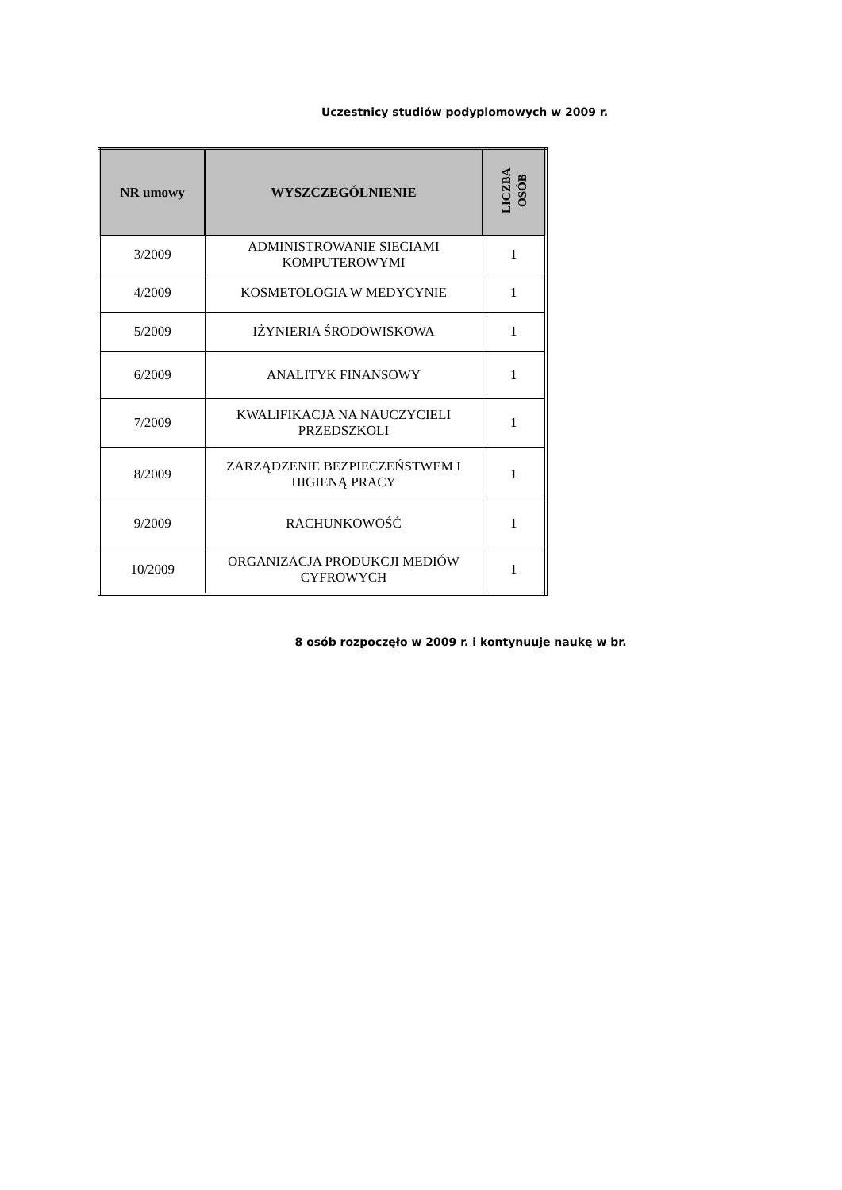Uczestnicy studiów podyplomowych w 2009 r.
| NR umowy | WYSZCZEGÓLNIENIE | LICZBA OSÓB |
| --- | --- | --- |
| 3/2009 | ADMINISTROWANIE SIECIAMI KOMPUTEROWYMI | 1 |
| 4/2009 | KOSMETOLOGIA W MEDYCYNIE | 1 |
| 5/2009 | IŻYNIERIA ŚRODOWISKOWA | 1 |
| 6/2009 | ANALITYK FINANSOWY | 1 |
| 7/2009 | KWALIFIKACJA NA NAUCZYCIELI PRZEDSZKOLI | 1 |
| 8/2009 | ZARZĄDZENIE BEZPIECZEŃSTWEM I HIGIENĄ PRACY | 1 |
| 9/2009 | RACHUNKOWOŚĆ | 1 |
| 10/2009 | ORGANIZACJA PRODUKCJI MEDIÓW CYFROWYCH | 1 |
8 osób rozpoczęło w 2009 r. i kontynuuje naukę w br.